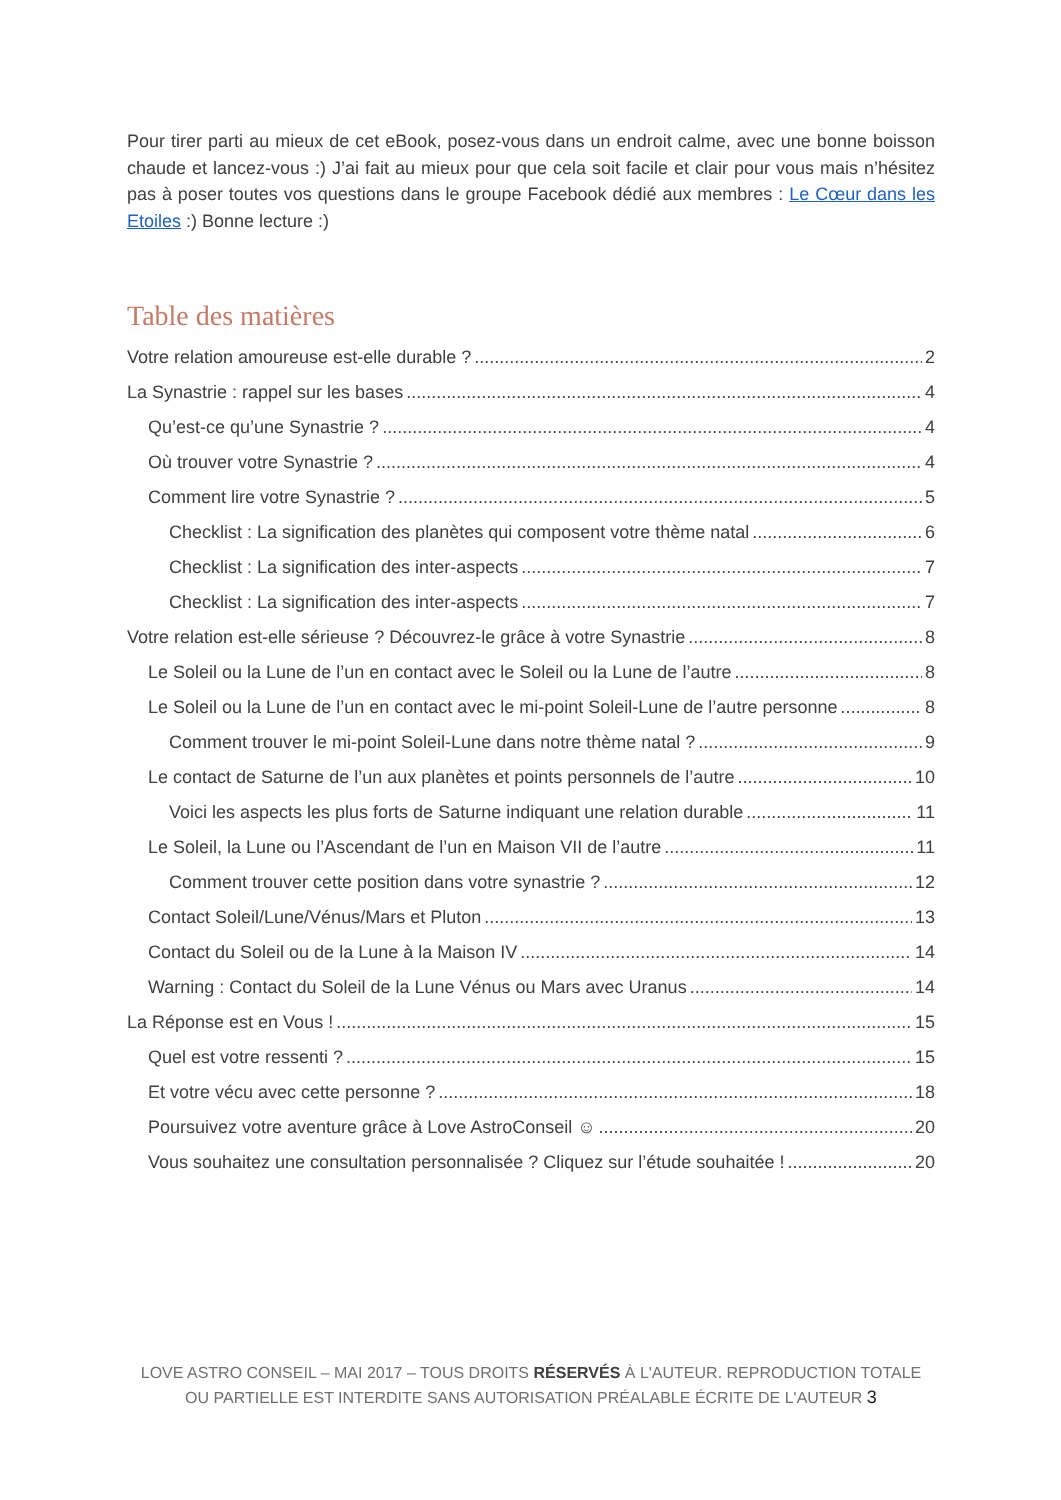Pour tirer parti au mieux de cet eBook, posez-vous dans un endroit calme, avec une bonne boisson chaude et lancez-vous :) J’ai fait au mieux pour que cela soit facile et clair pour vous mais n’hésitez pas à poser toutes vos questions dans le groupe Facebook dédié aux membres : Le Cœur dans les Etoiles :) Bonne lecture :)
Table des matières
Votre relation amoureuse est-elle durable ? 2
La Synastrie : rappel sur les bases 4
Qu’est-ce qu’une Synastrie ? 4
Où trouver votre Synastrie ? 4
Comment lire votre Synastrie ? 5
Checklist : La signification des planètes qui composent votre thème natal 6
Checklist : La signification des inter-aspects 7
Checklist : La signification des inter-aspects 7
Votre relation est-elle sérieuse ? Découvrez-le grâce à votre Synastrie 8
Le Soleil ou la Lune de l’un en contact avec le Soleil ou la Lune de l’autre 8
Le Soleil ou la Lune de l’un en contact avec le mi-point Soleil-Lune de l’autre personne 8
Comment trouver le mi-point Soleil-Lune dans notre thème natal ? 9
Le contact de Saturne de l’un aux planètes et points personnels de l’autre 10
Voici les aspects les plus forts de Saturne indiquant une relation durable 11
Le Soleil, la Lune ou l’Ascendant de l’un en Maison VII de l’autre 11
Comment trouver cette position dans votre synastrie ? 12
Contact Soleil/Lune/Vénus/Mars et Pluton 13
Contact du Soleil ou de la Lune à la Maison IV 14
Warning : Contact du Soleil de la Lune Vénus ou Mars avec Uranus 14
La Réponse est en Vous ! 15
Quel est votre ressenti ? 15
Et votre vécu avec cette personne ? 18
Poursuivez votre aventure grâce à Love AstroConseil ☺ 20
Vous souhaitez une consultation personnalisée ? Cliquez sur l’étude souhaitée ! 20
LOVE ASTRO CONSEIL – MAI 2017 – TOUS DROITS RÉSERVÉS À L'AUTEUR. REPRODUCTION TOTALE OU PARTIELLE EST INTERDITE SANS AUTORISATION PRÉALABLE ÉCRITE DE L'AUTEUR 3